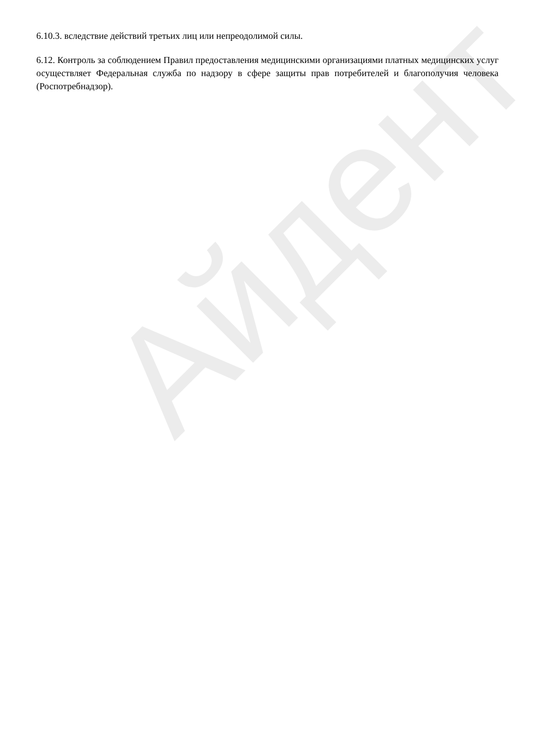Айдент
6.10.3. вследствие действий третьих лиц или непреодолимой силы.
6.12. Контроль за соблюдением Правил предоставления медицинскими организациями платных медицинских услуг осуществляет Федеральная служба по надзору в сфере защиты прав потребителей и благополучия человека (Роспотребнадзор).